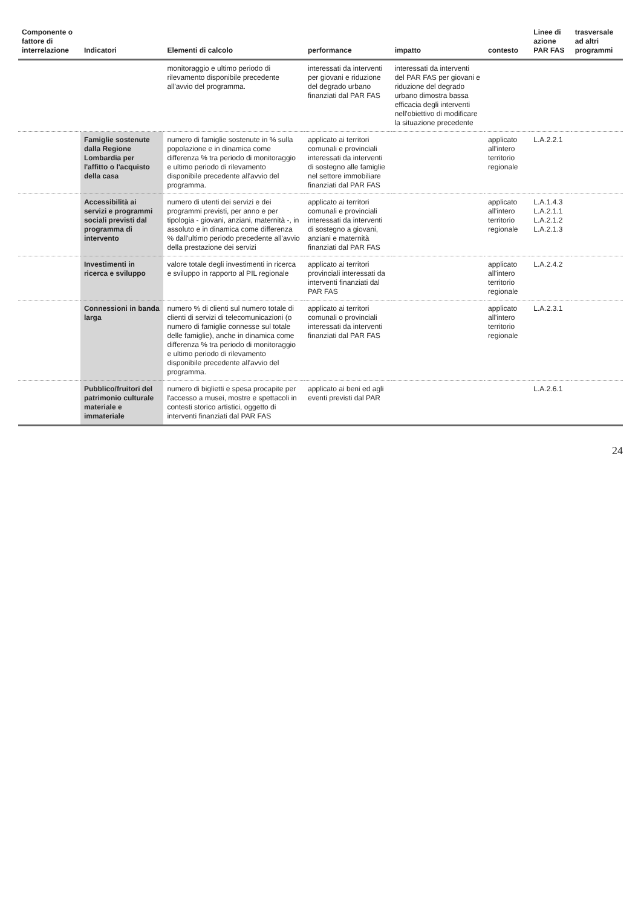| Componente o fattore di interrelazione | Indicatori | Elementi di calcolo | performance | impatto | contesto | Linee di azione PAR FAS | trasversale ad altri programmi |
| --- | --- | --- | --- | --- | --- | --- | --- |
| | | monitoraggio e ultimo periodo di rilevamento disponibile precedente all'avvio del programma. | interessati da interventi per giovani e riduzione del degrado urbano finanziati dal PAR FAS | interessati da interventi del PAR FAS per giovani e riduzione del degrado urbano dimostra bassa efficacia degli interventi nell'obiettivo di modificare la situazione precedente | | | |
| | Famiglie sostenute dalla Regione Lombardia per l'affitto o l'acquisto della casa | numero di famiglie sostenute in % sulla popolazione e in dinamica come differenza % tra periodo di monitoraggio e ultimo periodo di rilevamento disponibile precedente all'avvio del programma. | applicato ai territori comunali e provinciali interessati da interventi di sostegno alle famiglie nel settore immobiliare finanziati dal PAR FAS | | applicato all'intero territorio regionale | L.A.2.2.1 | |
| | Accessibilità ai servizi e programmi sociali previsti dal programma di intervento | numero di utenti dei servizi e dei programmi previsti, per anno e per tipologia - giovani, anziani, maternità -, in assoluto e in dinamica come differenza % dall'ultimo periodo precedente all'avvio della prestazione dei servizi | applicato ai territori comunali e provinciali interessati da interventi di sostegno a giovani, anziani e maternità finanziati dal PAR FAS | | applicato all'intero territorio regionale | L.A.1.4.3 L.A.2.1.1 L.A.2.1.2 L.A.2.1.3 | |
| | Investimenti in ricerca e sviluppo | valore totale degli investimenti in ricerca e sviluppo in rapporto al PIL regionale | applicato ai territori provinciali interessati da interventi finanziati dal PAR FAS | | applicato all'intero territorio regionale | L.A.2.4.2 | |
| | Connessioni in banda larga | numero % di clienti sul numero totale di clienti di servizi di telecomunicazioni (o numero di famiglie connesse sul totale delle famiglie), anche in dinamica come differenza % tra periodo di monitoraggio e ultimo periodo di rilevamento disponibile precedente all'avvio del programma. | applicato ai territori comunali o provinciali interessati da interventi finanziati dal PAR FAS | | applicato all'intero territorio regionale | L.A.2.3.1 | |
| | Pubblico/fruitori del patrimonio culturale materiale e immateriale | numero di biglietti e spesa procapite per l'accesso a musei, mostre e spettacoli in contesti storico artistici, oggetto di interventi finanziati dal PAR FAS | applicato ai beni ed agli eventi previsti dal PAR | | | L.A.2.6.1 | |
24